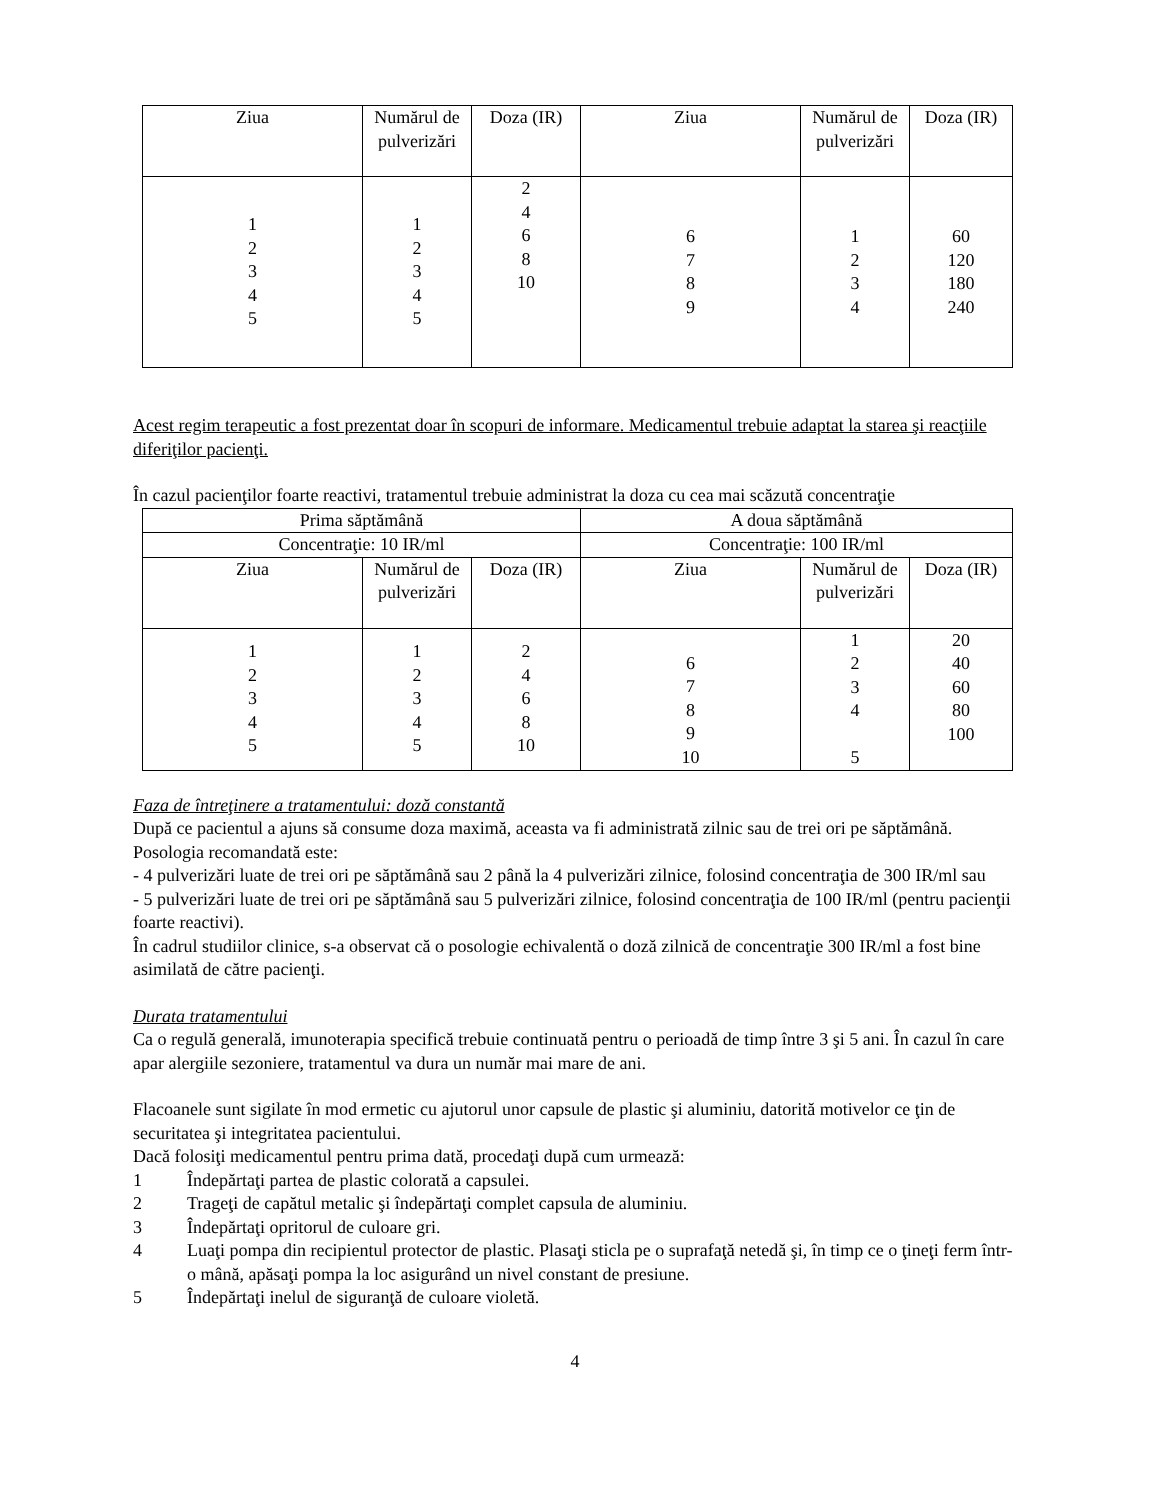| Ziua | Numărul de pulverizări | Doza (IR) | Ziua | Numărul de pulverizări | Doza (IR) |
| --- | --- | --- | --- | --- | --- |
| 1 2 3 4 5 | 1 2 3 4 5 | 2 4 6 8 10 | 6 7 8 9 | 1 2 3 4 | 60 120 180 240 |
Acest regim terapeutic a fost prezentat doar în scopuri de informare. Medicamentul trebuie adaptat la starea şi reacţiile diferiţilor pacienţi.
În cazul pacienţilor foarte reactivi, tratamentul trebuie administrat la doza cu cea mai scăzută concentraţie
| Prima săptămână | | | A doua săptămână | | |
| Concentraţie: 10 IR/ml | | | Concentraţie: 100 IR/ml | | |
| Ziua | Numărul de pulverizări | Doza (IR) | Ziua | Numărul de pulverizări | Doza (IR) |
| 1 2 3 4 5 | 1 2 3 4 5 | 2 4 6 8 10 | 6 7 8 9 10 | 1 2 3 4 5 | 20 40 60 80 100 |
Faza de întreţinere a tratamentului: doză constantă
După ce pacientul a ajuns să consume doza maximă, aceasta va fi administrată zilnic sau de trei ori pe săptămână.
Posologia recomandată este:
- 4 pulverizări luate de trei ori pe săptămână sau 2 până la 4 pulverizări zilnice, folosind concentraţia de 300 IR/ml sau
- 5 pulverizări luate de trei ori pe săptămână sau 5 pulverizări zilnice, folosind concentraţia de 100 IR/ml (pentru pacienţii foarte reactivi).
În cadrul studiilor clinice, s-a observat că o posologie echivalentă o doză zilnică de concentraţie 300 IR/ml a fost bine asimilată de către pacienţi.
Durata tratamentului
Ca o regulă generală, imunoterapia specifică trebuie continuată pentru o perioadă de timp între 3 şi 5 ani. În cazul în care apar alergiile sezoniere, tratamentul va dura un număr mai mare de ani.
Flacoanele sunt sigilate în mod ermetic cu ajutorul unor capsule de plastic şi aluminiu, datorită motivelor ce ţin de securitatea şi integritatea pacientului.
Dacă folosiţi medicamentul pentru prima dată, procedaţi după cum urmează:
1 Îndepărtaţi partea de plastic colorată a capsulei.
2 Trageţi de capătul metalic şi îndepărtaţi complet capsula de aluminiu.
3 Îndepărtaţi opritorul de culoare gri.
4 Luaţi pompa din recipientul protector de plastic. Plasaţi sticla pe o suprafaţă netedă şi, în timp ce o ţineţi ferm într-o mână, apăsaţi pompa la loc asigurând un nivel constant de presiune.
5 Îndepărtaţi inelul de siguranţă de culoare violetă.
4